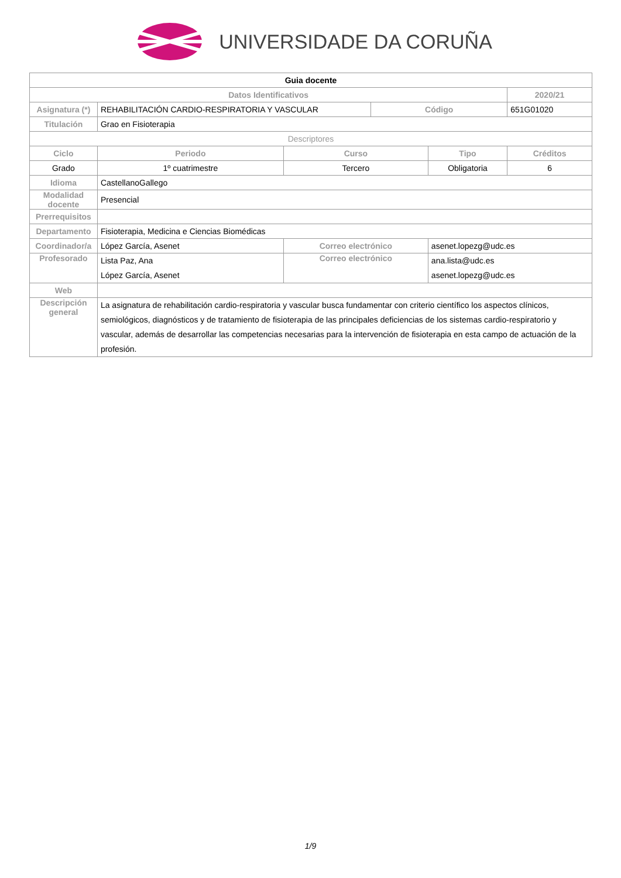UNIVERSIDADE DA CORUÑA
| Guia docente | | | | | | |
| Datos Identificativos | | | | | | 2020/21 |
| Asignatura (*) | REHABILITACIÓN CARDIO-RESPIRATORIA Y VASCULAR | | | Código | | 651G01020 |
| Titulación | Grao en Fisioterapia | | | | | |
| Descriptores | | | | | | |
| Ciclo | | Periodo | Curso | | Tipo | Créditos |
| Grado | | 1º cuatrimestre | Tercero | | Obligatoria | 6 |
| Idioma | CastellanoGallego | | | | | |
| Modalidad docente | Presencial | | | | | |
| Prerrequisitos | | | | | | |
| Departamento | Fisioterapia, Medicina e Ciencias Biomédicas | | | | | |
| Coordinador/a | López García, Asenet | | Correo electrónico | | asenet.lopezg@udc.es | |
| Profesorado | Lista Paz, Ana López García, Asenet | | Correo electrónico | | ana.lista@udc.es asenet.lopezg@udc.es | |
| Web | | | | | | |
| Descripción general | La asignatura de rehabilitación cardio-respiratoria y vascular busca fundamentar con criterio científico los aspectos clínicos, semiológicos, diagnósticos y de tratamiento de fisioterapia de las principales deficiencias de los sistemas cardio-respiratorio y vascular, además de desarrollar las competencias necesarias para la intervención de fisioterapia en esta campo de actuación de la profesión. | | | | | |
1/9